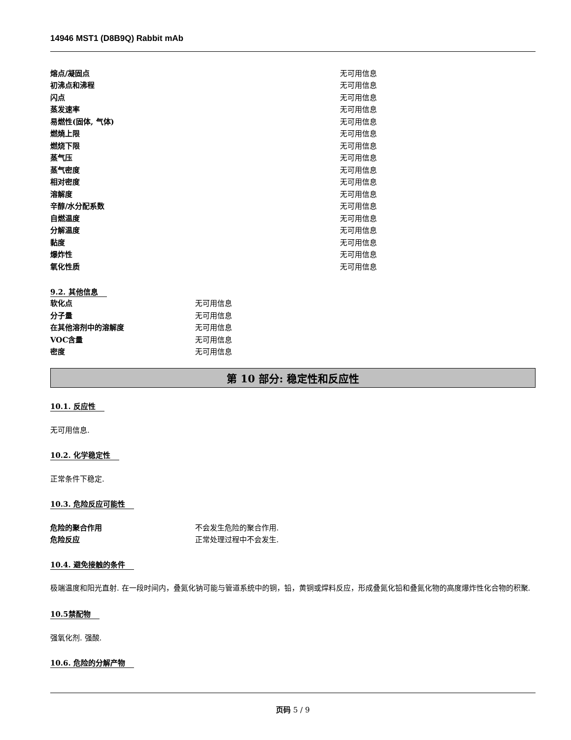14946 MST1 (D8B9Q) Rabbit mAb
| 熔点/凝固点 | 无可用信息 |
| 初沸点和沸程 | 无可用信息 |
| 闪点 | 无可用信息 |
| 蒸发速率 | 无可用信息 |
| 易燃性(固体, 气体) | 无可用信息 |
| 燃燒上限 | 无可用信息 |
| 燃烧下限 | 无可用信息 |
| 蒸气压 | 无可用信息 |
| 蒸气密度 | 无可用信息 |
| 相对密度 | 无可用信息 |
| 溶解度 | 无可用信息 |
| 辛醇/水分配系数 | 无可用信息 |
| 自燃温度 | 无可用信息 |
| 分解温度 | 无可用信息 |
| 黏度 | 无可用信息 |
| 爆炸性 | 无可用信息 |
| 氧化性质 | 无可用信息 |
9.2. 其他信息
| 软化点 | 无可用信息 |
| 分子量 | 无可用信息 |
| 在其他溶剂中的溶解度 | 无可用信息 |
| VOC含量 | 无可用信息 |
| 密度 | 无可用信息 |
第 10 部分: 稳定性和反应性
10.1. 反应性
无可用信息.
10.2. 化学稳定性
正常条件下稳定.
10.3. 危险反应可能性
| 危险的聚合作用 | 不会发生危险的聚合作用. |
| 危险反应 | 正常处理过程中不会发生. |
10.4. 避免接触的条件
极端温度和阳光直射. 在一段时间内，叠氮化钠可能与管道系统中的铜，铅，黄铜或焊料反应，形成叠氮化铅和叠氮化物的高度爆炸性化合物的积聚.
10.5禁配物
强氧化剂. 强酸.
10.6. 危险的分解产物
页码 5 / 9